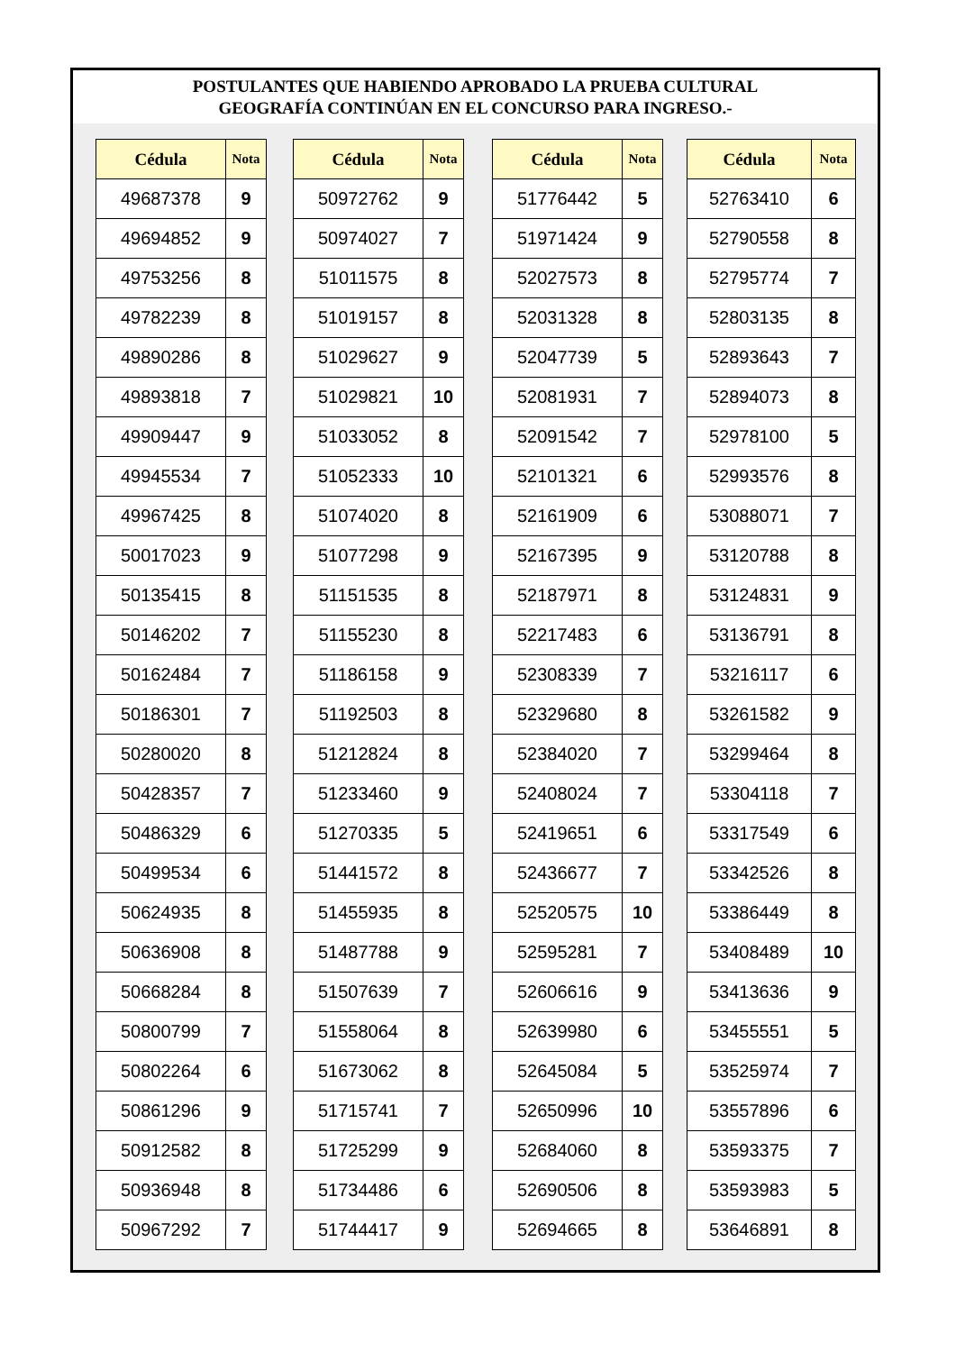POSTULANTES QUE HABIENDO APROBADO LA PRUEBA CULTURAL
GEOGRAFÍA CONTINÚAN EN EL CONCURSO PARA INGRESO.-
| Cédula | Nota |
| --- | --- |
| 49687378 | 9 |
| 49694852 | 9 |
| 49753256 | 8 |
| 49782239 | 8 |
| 49890286 | 8 |
| 49893818 | 7 |
| 49909447 | 9 |
| 49945534 | 7 |
| 49967425 | 8 |
| 50017023 | 9 |
| 50135415 | 8 |
| 50146202 | 7 |
| 50162484 | 7 |
| 50186301 | 7 |
| 50280020 | 8 |
| 50428357 | 7 |
| 50486329 | 6 |
| 50499534 | 6 |
| 50624935 | 8 |
| 50636908 | 8 |
| 50668284 | 8 |
| 50800799 | 7 |
| 50802264 | 6 |
| 50861296 | 9 |
| 50912582 | 8 |
| 50936948 | 8 |
| 50967292 | 7 |
| Cédula | Nota |
| --- | --- |
| 50972762 | 9 |
| 50974027 | 7 |
| 51011575 | 8 |
| 51019157 | 8 |
| 51029627 | 9 |
| 51029821 | 10 |
| 51033052 | 8 |
| 51052333 | 10 |
| 51074020 | 8 |
| 51077298 | 9 |
| 51151535 | 8 |
| 51155230 | 8 |
| 51186158 | 9 |
| 51192503 | 8 |
| 51212824 | 8 |
| 51233460 | 9 |
| 51270335 | 5 |
| 51441572 | 8 |
| 51455935 | 8 |
| 51487788 | 9 |
| 51507639 | 7 |
| 51558064 | 8 |
| 51673062 | 8 |
| 51715741 | 7 |
| 51725299 | 9 |
| 51734486 | 6 |
| 51744417 | 9 |
| Cédula | Nota |
| --- | --- |
| 51776442 | 5 |
| 51971424 | 9 |
| 52027573 | 8 |
| 52031328 | 8 |
| 52047739 | 5 |
| 52081931 | 7 |
| 52091542 | 7 |
| 52101321 | 6 |
| 52161909 | 6 |
| 52167395 | 9 |
| 52187971 | 8 |
| 52217483 | 6 |
| 52308339 | 7 |
| 52329680 | 8 |
| 52384020 | 7 |
| 52408024 | 7 |
| 52419651 | 6 |
| 52436677 | 7 |
| 52520575 | 10 |
| 52595281 | 7 |
| 52606616 | 9 |
| 52639980 | 6 |
| 52645084 | 5 |
| 52650996 | 10 |
| 52684060 | 8 |
| 52690506 | 8 |
| 52694665 | 8 |
| Cédula | Nota |
| --- | --- |
| 52763410 | 6 |
| 52790558 | 8 |
| 52795774 | 7 |
| 52803135 | 8 |
| 52893643 | 7 |
| 52894073 | 8 |
| 52978100 | 5 |
| 52993576 | 8 |
| 53088071 | 7 |
| 53120788 | 8 |
| 53124831 | 9 |
| 53136791 | 8 |
| 53216117 | 6 |
| 53261582 | 9 |
| 53299464 | 8 |
| 53304118 | 7 |
| 53317549 | 6 |
| 53342526 | 8 |
| 53386449 | 8 |
| 53408489 | 10 |
| 53413636 | 9 |
| 53455551 | 5 |
| 53525974 | 7 |
| 53557896 | 6 |
| 53593375 | 7 |
| 53593983 | 5 |
| 53646891 | 8 |